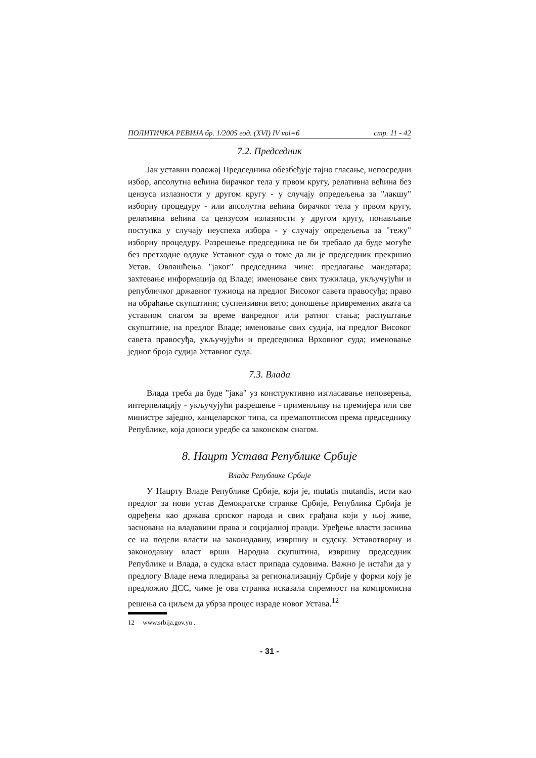ПОЛИТИЧКА РЕВИЈА бр. 1/2005 год. (XVI) IV vol=6 стр. 11 - 42
7.2. Председник
Јак уставни положај Председника обезбеђује тајно гласање, непосредни избор, апсолутна већина бирачког тела у првом кругу, релативна већина без цензуса излазности у другом кругу - у случају опредељења за "лакшу" изборну процедуру - или апсолутна већина бирачког тела у првом кругу, релативна већина са цензусом излазности у другом кругу, понављање поступка у случају неуспеха избора - у случају опредељења за "тежу" изборну процедуру. Разрешење председника не би требало да буде могуће без претходне одлуке Уставног суда о томе да ли је председник прекршио Устав. Овлашћења "јаког" председника чине: предлагање мандатара; захтевање информација од Владе; именовање свих тужилаца, укључујући и републичког државног тужиоца на предлог Високог савета правосуђа; право на обраћање скупштини; суспензивни вето; доношење привремених аката са уставном снагом за време ванредног или ратног стања; распуштање скупштине, на предлог Владе; именовање свих судија, на предлог Високог савета правосуђа, укључујући и председника Врховног суда; именовање једног броја судија Уставног суда.
7.3. Влада
Влада треба да буде "јака" уз конструктивно изгласавање неповерења, интерпелацију - укључујући разрешење - применљиву на премијера или све министре заједно, канцеларског типа, са премапотписом према председнику Републике, која доноси уредбе са законском снагом.
8. Нацрт Устава Републике Србије
Влада Републике Србије
У Нацрту Владе Републике Србије, који је, mutatis mutandis, исти као предлог за нови устав Демократске странке Србије, Република Србија је одређена као држава српског народа и свих грађана који у њој живе, заснована на владавини права и социјалној правди. Уређење власти заснива се на подели власти на законодавну, извршну и судску. Уставотворну и законодавну власт врши Народна скупштина, извршну председник Републике и Влада, а судска власт припада судовима. Важно је истаћи да у предлогу Владе нема пледирања за регионализацију Србије у форми коју је предложио ДСС, чиме је ова странка исказала спремност на компромисна решења са циљем да убрза процес израде новог Устава.<sup>12</sup>
12 www.srbija.gov.yu .
- 31 -